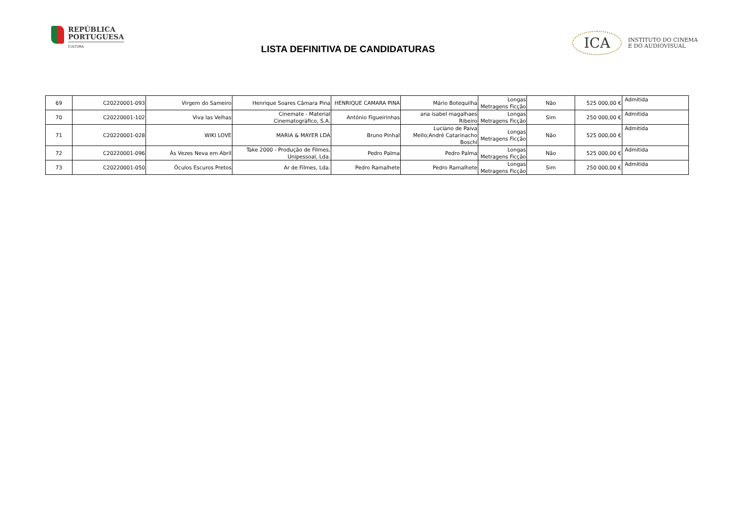REPÚBLICA
PORTUGUESA
CULTURA
LISTA DEFINITIVA DE CANDIDATURAS
ICA
INSTITUTO DO CINEMA
E DO AUDIOVISUAL
| 69 | C20220001-093 | Virgem do Sameiro | Henrique Soares Câmara Pina | HENRIQUE CAMARA PINA | Mário Botequilha | Longas Metragens Ficção | Não | 525 000,00 € | Admitida |
| 70 | C20220001-102 | Viva las Velhas | Cinemate - Material Cinematográfico, S.A. | António Figueirinhas | ana isabel magalhaes Ribeiro | Longas Metragens Ficção | Sim | 250 000,00 € | Admitida |
| 71 | C20220001-028 | WIKI LOVE | MARIA & MAYER LDA | Bruno Pinhal | Luciano de Paiva Mello;André Catarinacho Boschi | Longas Metragens Ficção | Não | 525 000,00 € | Admitida |
| 72 | C20220001-096 | Às Vezes Neva em Abril | Take 2000 - Produção de Filmes, Unipessoal, Lda. | Pedro Palma | Pedro Palma | Longas Metragens Ficção | Não | 525 000,00 € | Admitida |
| 73 | C20220001-050 | Óculos Escuros Pretos | Ar de Filmes, Lda. | Pedro Ramalhete | Pedro Ramalhete | Longas Metragens Ficção | Sim | 250 000,00 € | Admitida |